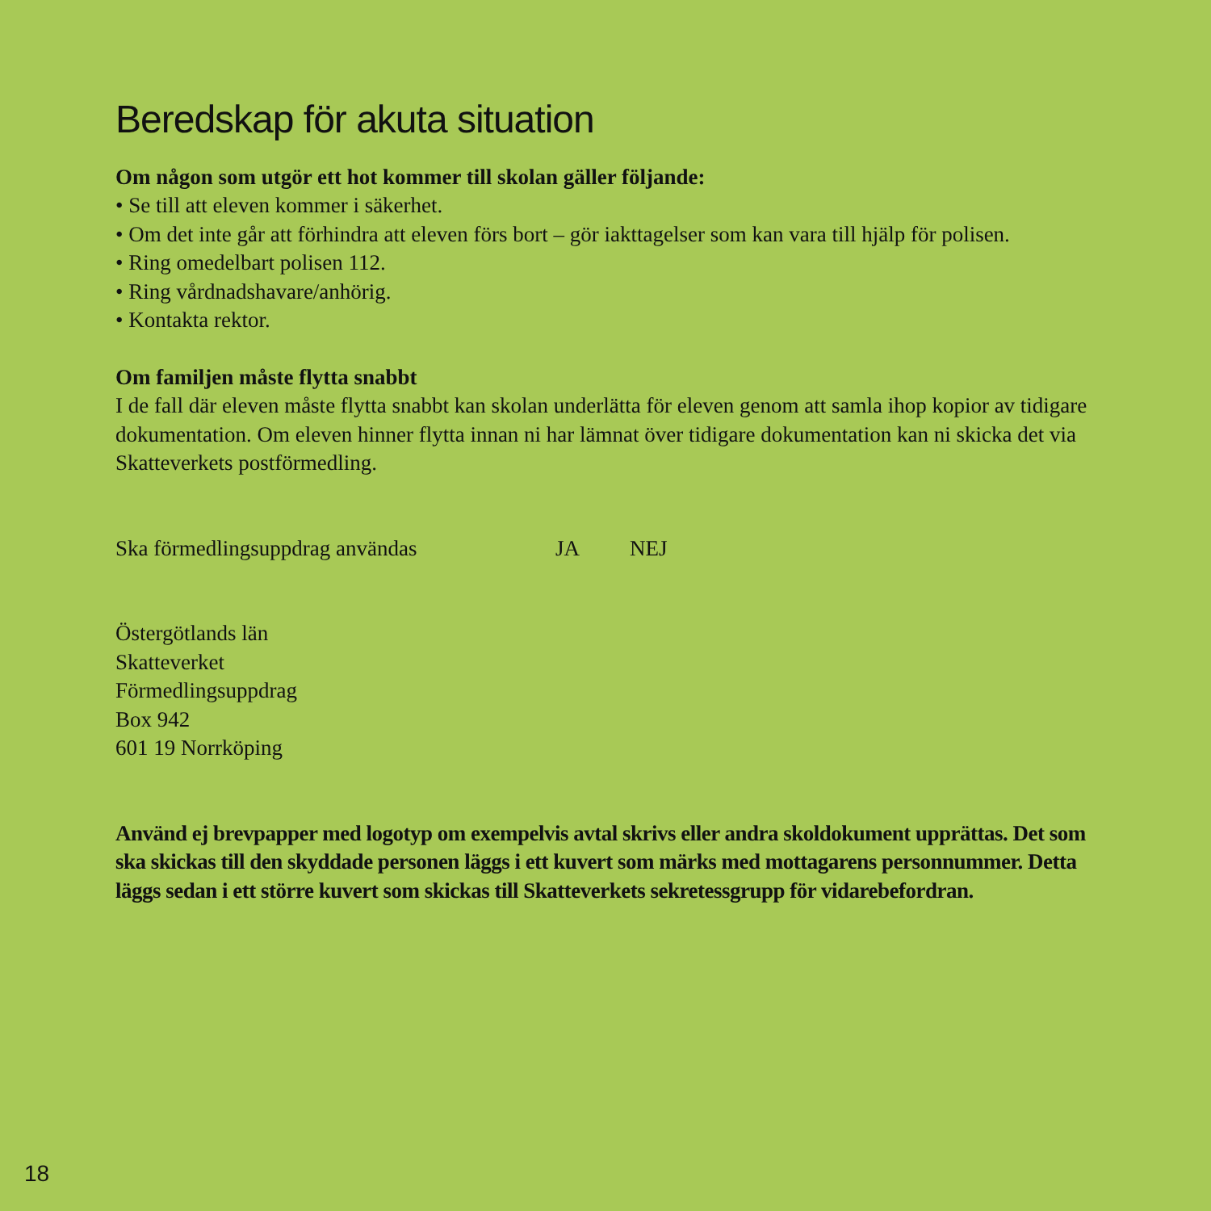Beredskap för akuta situation
Om någon som utgör ett hot kommer till skolan gäller följande:
• Se till att eleven kommer i säkerhet.
• Om det inte går att förhindra att eleven förs bort – gör iakttagelser som kan vara till hjälp för polisen.
• Ring omedelbart polisen 112.
• Ring vårdnadshavare/anhörig.
• Kontakta rektor.
Om familjen måste flytta snabbt
I de fall där eleven måste flytta snabbt kan skolan underlätta för eleven genom att samla ihop kopior av tidigare dokumentation. Om eleven hinner flytta innan ni har lämnat över tidigare dokumentation kan ni skicka det via Skatteverkets postförmedling.
Ska förmedlingsuppdrag användas JA NEJ
Östergötlands län
Skatteverket
Förmedlingsuppdrag
Box 942
601 19 Norrköping
Använd ej brevpapper med logotyp om exempelvis avtal skrivs eller andra skoldokument upprättas. Det som ska skickas till den skyddade personen läggs i ett kuvert som märks med mottagarens personnummer. Detta läggs sedan i ett större kuvert som skickas till Skatteverkets sekretessgrupp för vidarebefordran.
18